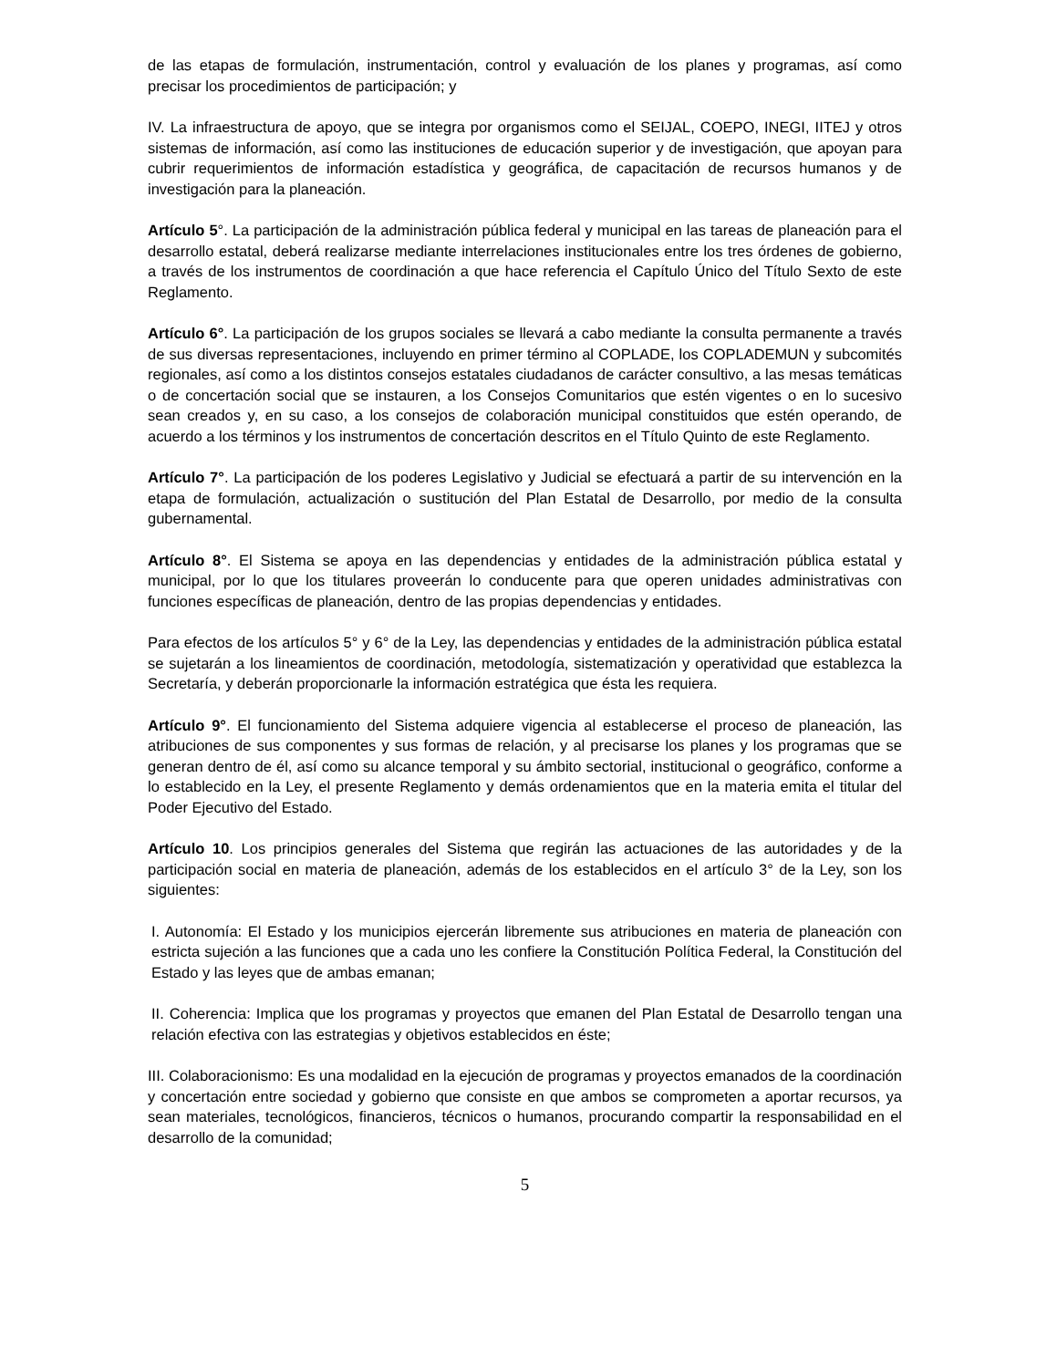de las etapas de formulación, instrumentación, control y evaluación de los planes y programas, así como precisar los procedimientos de participación; y
IV. La infraestructura de apoyo, que se integra por organismos como el SEIJAL, COEPO, INEGI, IITEJ y otros sistemas de información, así como las instituciones de educación superior y de investigación, que apoyan para cubrir requerimientos de información estadística y geográfica, de capacitación de recursos humanos y de investigación para la planeación.
Artículo 5°. La participación de la administración pública federal y municipal en las tareas de planeación para el desarrollo estatal, deberá realizarse mediante interrelaciones institucionales entre los tres órdenes de gobierno, a través de los instrumentos de coordinación a que hace referencia el Capítulo Único del Título Sexto de este Reglamento.
Artículo 6°. La participación de los grupos sociales se llevará a cabo mediante la consulta permanente a través de sus diversas representaciones, incluyendo en primer término al COPLADE, los COPLADEMUN y subcomités regionales, así como a los distintos consejos estatales ciudadanos de carácter consultivo, a las mesas temáticas o de concertación social que se instauren, a los Consejos Comunitarios que estén vigentes o en lo sucesivo sean creados y, en su caso, a los consejos de colaboración municipal constituidos que estén operando, de acuerdo a los términos y los instrumentos de concertación descritos en el Título Quinto de este Reglamento.
Artículo 7°. La participación de los poderes Legislativo y Judicial se efectuará a partir de su intervención en la etapa de formulación, actualización o sustitución del Plan Estatal de Desarrollo, por medio de la consulta gubernamental.
Artículo 8°. El Sistema se apoya en las dependencias y entidades de la administración pública estatal y municipal, por lo que los titulares proveerán lo conducente para que operen unidades administrativas con funciones específicas de planeación, dentro de las propias dependencias y entidades.
Para efectos de los artículos 5° y 6° de la Ley, las dependencias y entidades de la administración pública estatal se sujetarán a los lineamientos de coordinación, metodología, sistematización y operatividad que establezca la Secretaría, y deberán proporcionarle la información estratégica que ésta les requiera.
Artículo 9°. El funcionamiento del Sistema adquiere vigencia al establecerse el proceso de planeación, las atribuciones de sus componentes y sus formas de relación, y al precisarse los planes y los programas que se generan dentro de él, así como su alcance temporal y su ámbito sectorial, institucional o geográfico, conforme a lo establecido en la Ley, el presente Reglamento y demás ordenamientos que en la materia emita el titular del Poder Ejecutivo del Estado.
Artículo 10. Los principios generales del Sistema que regirán las actuaciones de las autoridades y de la participación social en materia de planeación, además de los establecidos en el artículo 3° de la Ley, son los siguientes:
I. Autonomía: El Estado y los municipios ejercerán libremente sus atribuciones en materia de planeación con estricta sujeción a las funciones que a cada uno les confiere la Constitución Política Federal, la Constitución del Estado y las leyes que de ambas emanan;
II. Coherencia: Implica que los programas y proyectos que emanen del Plan Estatal de Desarrollo tengan una relación efectiva con las estrategias y objetivos establecidos en éste;
III. Colaboracionismo: Es una modalidad en la ejecución de programas y proyectos emanados de la coordinación y concertación entre sociedad y gobierno que consiste en que ambos se comprometen a aportar recursos, ya sean materiales, tecnológicos, financieros, técnicos o humanos, procurando compartir la responsabilidad en el desarrollo de la comunidad;
5